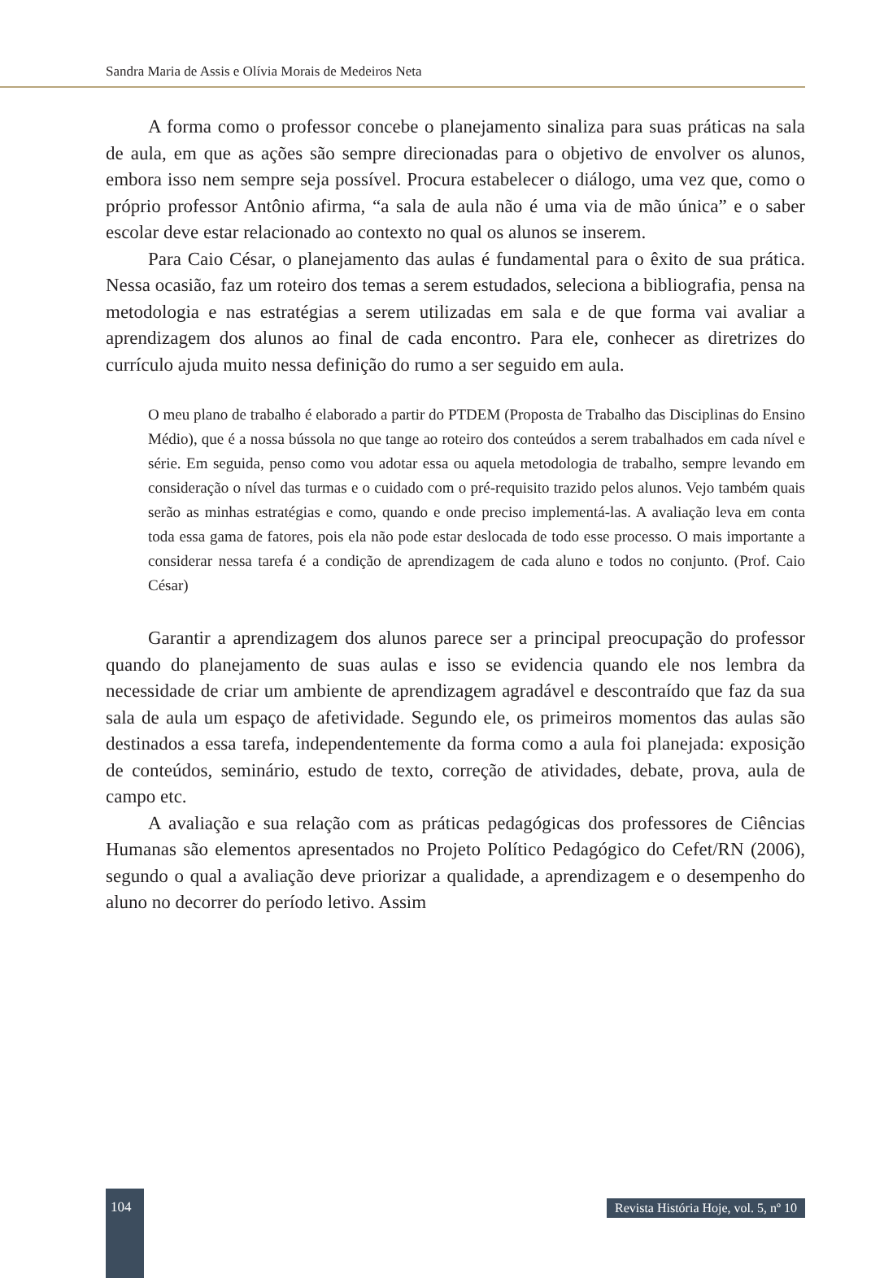Sandra Maria de Assis e Olívia Morais de Medeiros Neta
A forma como o professor concebe o planejamento sinaliza para suas práticas na sala de aula, em que as ações são sempre direcionadas para o objetivo de envolver os alunos, embora isso nem sempre seja possível. Procura estabelecer o diálogo, uma vez que, como o próprio professor Antônio afirma, “a sala de aula não é uma via de mão única” e o saber escolar deve estar relacionado ao contexto no qual os alunos se inserem.
Para Caio César, o planejamento das aulas é fundamental para o êxito de sua prática. Nessa ocasião, faz um roteiro dos temas a serem estudados, seleciona a bibliografia, pensa na metodologia e nas estratégias a serem utilizadas em sala e de que forma vai avaliar a aprendizagem dos alunos ao final de cada encontro. Para ele, conhecer as diretrizes do currículo ajuda muito nessa definição do rumo a ser seguido em aula.
O meu plano de trabalho é elaborado a partir do PTDEM (Proposta de Trabalho das Disciplinas do Ensino Médio), que é a nossa bússola no que tange ao roteiro dos conteúdos a serem trabalhados em cada nível e série. Em seguida, penso como vou adotar essa ou aquela metodologia de trabalho, sempre levando em consideração o nível das turmas e o cuidado com o pré-requisito trazido pelos alunos. Vejo também quais serão as minhas estratégias e como, quando e onde preciso implementá-las. A avaliação leva em conta toda essa gama de fatores, pois ela não pode estar deslocada de todo esse processo. O mais importante a considerar nessa tarefa é a condição de aprendizagem de cada aluno e todos no conjunto. (Prof. Caio César)
Garantir a aprendizagem dos alunos parece ser a principal preocupação do professor quando do planejamento de suas aulas e isso se evidencia quando ele nos lembra da necessidade de criar um ambiente de aprendizagem agradável e descontraído que faz da sua sala de aula um espaço de afetividade. Segundo ele, os primeiros momentos das aulas são destinados a essa tarefa, independentemente da forma como a aula foi planejada: exposição de conteúdos, seminário, estudo de texto, correção de atividades, debate, prova, aula de campo etc.
A avaliação e sua relação com as práticas pedagógicas dos professores de Ciências Humanas são elementos apresentados no Projeto Político Pedagógico do Cefet/RN (2006), segundo o qual a avaliação deve priorizar a qualidade, a aprendizagem e o desempenho do aluno no decorrer do período letivo. Assim
104
Revista História Hoje, vol. 5, nº 10